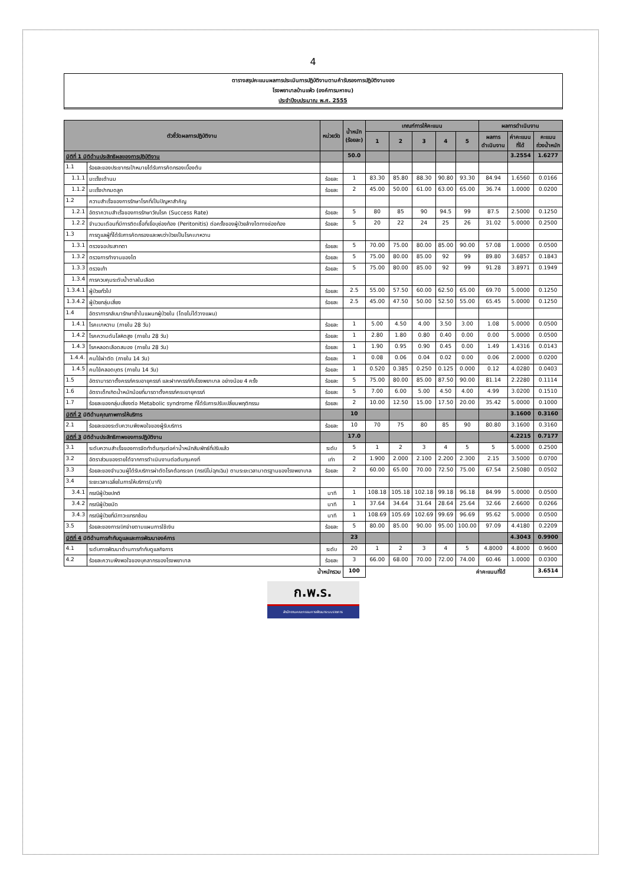4
ตารางสรุปคะแนนผลการประเมินการปฏิบัติงานตามคำรับรองการปฏิบัติงานของ
โรงพยาบาลบ้านแพ้ว (องค์การมหาชน)
ประจำปีงบประมาณ พ.ศ. 2555
| ตัวชี้วัดผลการปฏิบัติงาน | | หน่วยวัด | น้ำหนัก (ร้อยละ) | เกณฑ์การให้คะแนน | | | | | ผลการดำเนินงาน | | |
| --- | --- | --- | --- | --- | --- | --- | --- | --- | --- | --- | --- |
| | | | | 1 | 2 | 3 | 4 | 5 | ผลการ ดำเนินงาน | ค่าคะแนน ที่ได้ | คะแนน ถ่วงน้ำหนัก |
| มิติที่ 1 มิติด้านประสิทธิผลของการปฏิบัติงาน | | | 50.0 | | | | | | | 3.2554 | 1.6277 |
| 1.1 | ร้อยละของประชากรเป้าหมายได้รับการคัดกรองเบื้องต้น | | | | | | | | | | |
| 1.1.1 | มะเร็งเต้านม | ร้อยละ | 1 | 83.30 | 85.80 | 88.30 | 90.80 | 93.30 | 84.94 | 1.6560 | 0.0166 |
| 1.1.2 | มะเร็งปากมดลูก | ร้อยละ | 2 | 45.00 | 50.00 | 61.00 | 63.00 | 65.00 | 36.74 | 1.0000 | 0.0200 |
| 1.2 | ความสำเร็จของการรักษาโรคที่เป็นปัญหาสำคัญ | | | | | | | | | | |
| 1.2.1 | อัตราความสำเร็จของการรักษาวัณโรค (Success Rate) | ร้อยละ | 5 | 80 | 85 | 90 | 94.5 | 99 | 87.5 | 2.5000 | 0.1250 |
| 1.2.2 | จำนวนเดือนที่มีการติดเชื้อที่เยื่อบุช่องท้อง (Peritonitis) ต่อครั้งของผู้ป่วยล้างไตทางช่องท้อง | ร้อยละ | 5 | 20 | 22 | 24 | 25 | 26 | 31.02 | 5.0000 | 0.2500 |
| 1.3 | การดูแลผู้ที่ได้รับการคัดกรองและพบว่าป่วยเป็นโรคเบาหวาน | | | | | | | | | | |
| 1.3.1 | ตรวจจอประสาทตา | ร้อยละ | 5 | 70.00 | 75.00 | 80.00 | 85.00 | 90.00 | 57.08 | 1.0000 | 0.0500 |
| 1.3.2 | ตรวจการทำงานของไต | ร้อยละ | 5 | 75.00 | 80.00 | 85.00 | 92 | 99 | 89.80 | 3.6857 | 0.1843 |
| 1.3.3 | ตรวจเท้า | ร้อยละ | 5 | 75.00 | 80.00 | 85.00 | 92 | 99 | 91.28 | 3.8971 | 0.1949 |
| 1.3.4 | การควบคุมระดับน้ำตาลในเลือด | | | | | | | | | | |
| 1.3.4.1 | ผู้ป่วยทั่วไป | ร้อยละ | 2.5 | 55.00 | 57.50 | 60.00 | 62.50 | 65.00 | 69.70 | 5.0000 | 0.1250 |
| 1.3.4.2 | ผู้ป่วยกลุ่มเสี่ยง | ร้อยละ | 2.5 | 45.00 | 47.50 | 50.00 | 52.50 | 55.00 | 65.45 | 5.0000 | 0.1250 |
| 1.4 | อัตราการกลับมารักษาซ้ำในแผนกผู้ป่วยใน (โดยไม่ได้วางแผน) | | | | | | | | | | |
| 1.4.1 | โรคเบาหวาน (ภายใน 28 วัน) | ร้อยละ | 1 | 5.00 | 4.50 | 4.00 | 3.50 | 3.00 | 1.08 | 5.0000 | 0.0500 |
| 1.4.2 | โรคความดันโลหิตสูง (ภายใน 28 วัน) | ร้อยละ | 1 | 2.80 | 1.80 | 0.80 | 0.40 | 0.00 | 0.00 | 5.0000 | 0.0500 |
| 1.4.3 | โรคหลอดเลือดสมอง (ภายใน 28 วัน) | ร้อยละ | 1 | 1.90 | 0.95 | 0.90 | 0.45 | 0.00 | 1.49 | 1.4316 | 0.0143 |
| 1.4.4. | คนไข้ผ่าตัด (ภายใน 14 วัน) | ร้อยละ | 1 | 0.08 | 0.06 | 0.04 | 0.02 | 0.00 | 0.06 | 2.0000 | 0.0200 |
| 1.4.5 | คนไข้คลอดบุตร (ภายใน 14 วัน) | ร้อยละ | 1 | 0.520 | 0.385 | 0.250 | 0.125 | 0.000 | 0.12 | 4.0280 | 0.0403 |
| 1.5 | อัตรามารดาตั้งครรภ์ครบอายุครรภ์ และฝากครรภ์กับโรงพยาบาล อย่างน้อย 4 ครั้ง | ร้อยละ | 5 | 75.00 | 80.00 | 85.00 | 87.50 | 90.00 | 81.14 | 2.2280 | 0.1114 |
| 1.6 | อัตราเด็กเกิดน้ำหนักน้อยที่มารดาตั้งครรภ์ครบอายุครรภ์ | ร้อยละ | 5 | 7.00 | 6.00 | 5.00 | 4.50 | 4.00 | 4.99 | 3.0200 | 0.1510 |
| 1.7 | ร้อยละของกลุ่มเสี่ยงต่อ Metabolic syndrome ที่ได้รับการปรับเปลี่ยนพฤติกรรม | ร้อยละ | 2 | 10.00 | 12.50 | 15.00 | 17.50 | 20.00 | 35.42 | 5.0000 | 0.1000 |
| มิติที่ 2 มิติด้านคุณภาพการให้บริการ | | | 10 | | | | | | | 3.1600 | 0.3160 |
| 2.1 | ร้อยละของระดับความพึงพอใจของผู้รับบริการ | ร้อยละ | 10 | 70 | 75 | 80 | 85 | 90 | 80.80 | 3.1600 | 0.3160 |
| มิติที่ 3 มิติด้านประสิทธิภาพของการปฏิบัติงาน | | | 17.0 | | | | | | | 4.2215 | 0.7177 |
| 3.1 | ระดับความสำเร็จของการจัดทำต้นทุนต่อค่าน้ำหนักสัมพัทธ์ที่ปรับแล้ว | ระดับ | 5 | 1 | 2 | 3 | 4 | 5 | 5 | 5.0000 | 0.2500 |
| 3.2 | อัตราส่วนของรายได้จากการดำเนินงานต่อต้นทุนคงที่ | เท่า | 2 | 1.900 | 2.000 | 2.100 | 2.200 | 2.300 | 2.15 | 3.5000 | 0.0700 |
| 3.3 | ร้อยละของจำนวนผู้ได้รับบริการผ่าตัดโรคต้อกระจก (กรณีไม่ฉุกเฉิน) ตามระยะเวลามาตรฐานของโรงพยาบาล | ร้อยละ | 2 | 60.00 | 65.00 | 70.00 | 72.50 | 75.00 | 67.54 | 2.5080 | 0.0502 |
| 3.4 | ระยะเวลาเฉลี่ยในการให้บริการ(นาที) | | | | | | | | | | |
| 3.4.1 | กรณีผู้ป่วยปกติ | นาที | 1 | 108.18 | 105.18 | 102.18 | 99.18 | 96.18 | 84.99 | 5.0000 | 0.0500 |
| 3.4.2 | กรณีผู้ป่วยนัด | นาที | 1 | 37.64 | 34.64 | 31.64 | 28.64 | 25.64 | 32.66 | 2.6600 | 0.0266 |
| 3.4.3 | กรณีผู้ป่วยที่มีภาวะแทรกซ้อน | นาที | 1 | 108.69 | 105.69 | 102.69 | 99.69 | 96.69 | 95.62 | 5.0000 | 0.0500 |
| 3.5 | ร้อยละของการเบิกจ่ายตามแผนการใช้เงิน | ร้อยละ | 5 | 80.00 | 85.00 | 90.00 | 95.00 | 100.00 | 97.09 | 4.4180 | 0.2209 |
| มิติที่ 4 มิติด้านการกำกับดูแลและการพัฒนาองค์การ | | | 23 | | | | | | | 4.3043 | 0.9900 |
| 4.1 | ระดับการพัฒนาด้านการกำกับดูแลกิจการ | ระดับ | 20 | 1 | 2 | 3 | 4 | 5 | 4.8000 | 4.8000 | 0.9600 |
| 4.2 | ร้อยละความพึงพอใจของบุคลากรของโรงพยาบาล | ร้อยละ | 3 | 66.00 | 68.00 | 70.00 | 72.00 | 74.00 | 60.46 | 1.0000 | 0.0300 |
| น้ำหนักรวม | | | 100 | ค่าคะแนนที่ได้ | | | | | | | 3.6514 |
ก.พ.ร.
สำนักงานคณะกรรมการพัฒนาระบบราชการ